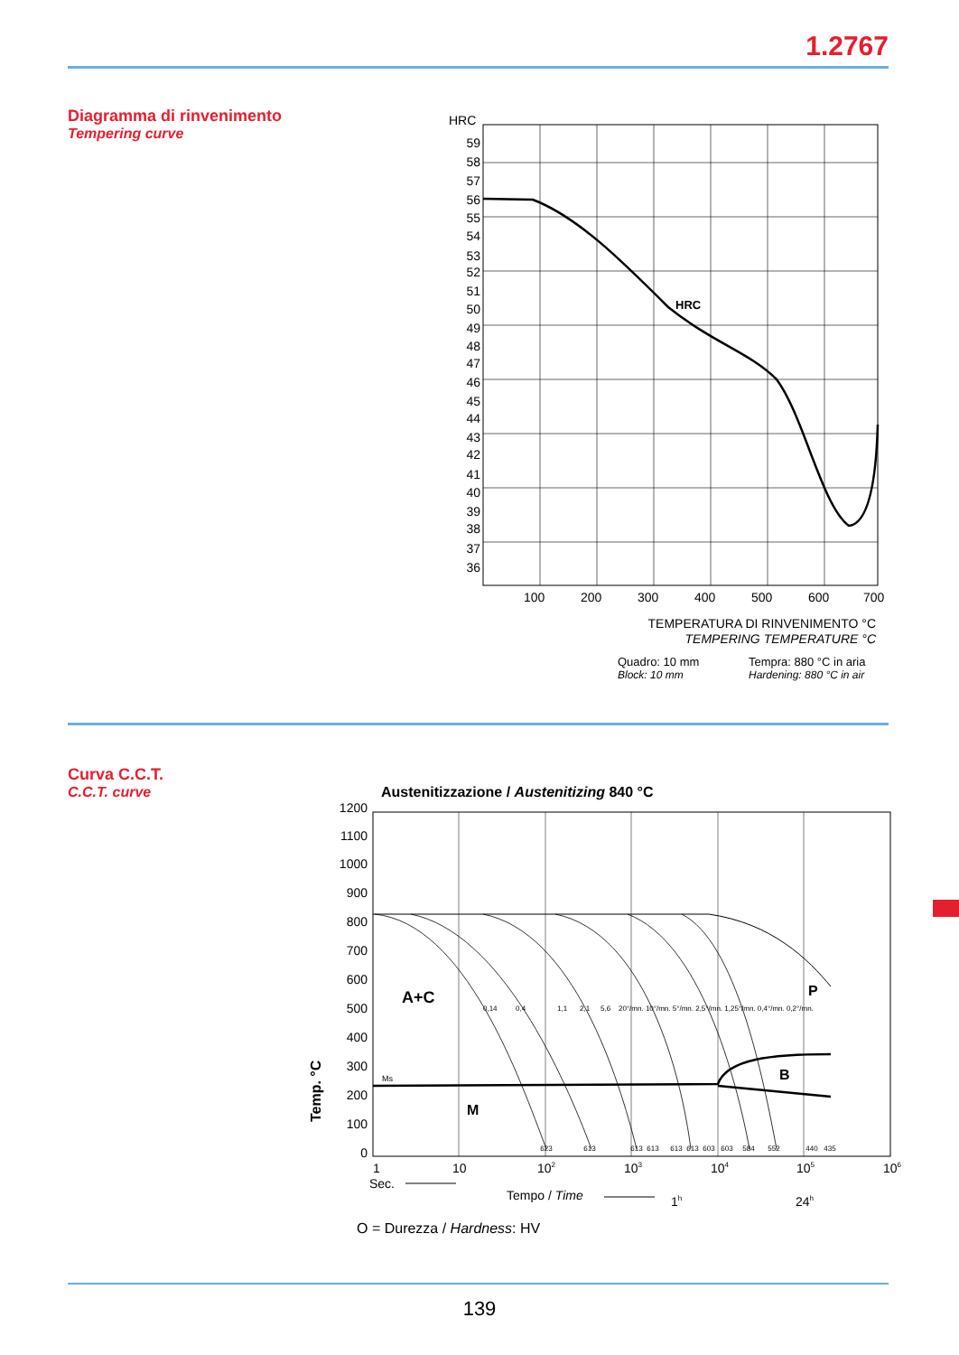1.2767
Diagramma di rinvenimento
Tempering curve
HRC
HRC
59
58
57
56
55
54
53
52
51
50
49
48
47
46
45
44
43
42
41
40
39
38
37
36
100
200
300
400
500
600
700
TEMPERATURA DI RINVENIMENTO °C
TEMPERING TEMPERATURE °C
Quadro: 10 mm
Block: 10 mm
Tempra: 880 °C in aria
Hardening: 880 °C in air
Curva C.C.T.
C.C.T. curve
Austenitizzazione / Austenitizing 840 °C
A+C
P
B
M
Ms
0,14
0,4
1,1
2,1
5,6
20°/mn. 10°/mn. 5°/mn. 2,5°/mn. 1,25°/mn. 0,4°/mn. 0,2°/mn.
623
613
613
613
613
613
603
603
584
552
440
435
1200
1100
1000
900
800
700
600
500
400
300
200
100
0
Temp. °C
1
10
102
103
104
105
106
Sec.
Tempo / Time
1h
24h
O = Durezza / Hardness: HV
139